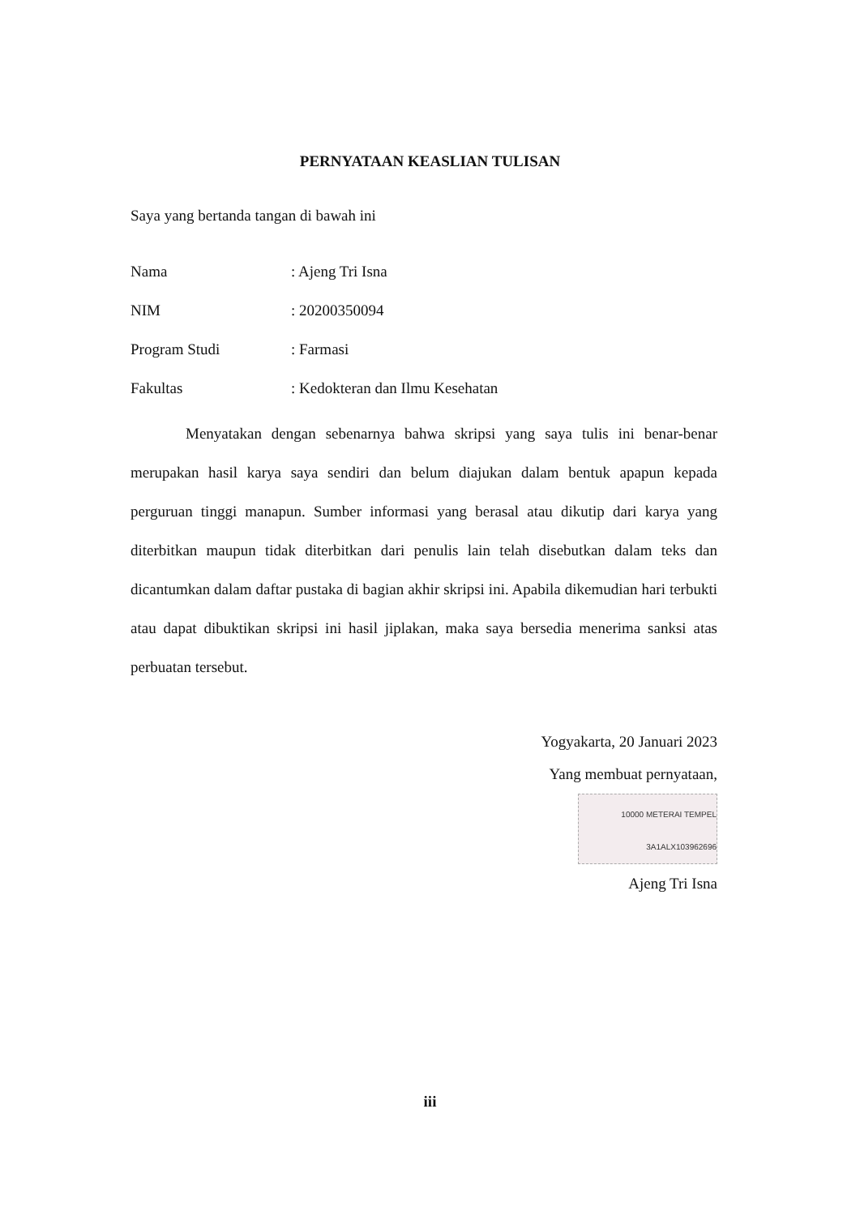PERNYATAAN KEASLIAN TULISAN
Saya yang bertanda tangan di bawah ini
Nama: Ajeng Tri Isna
NIM: 20200350094
Program Studi: Farmasi
Fakultas: Kedokteran dan Ilmu Kesehatan
Menyatakan dengan sebenarnya bahwa skripsi yang saya tulis ini benar-benar merupakan hasil karya saya sendiri dan belum diajukan dalam bentuk apapun kepada perguruan tinggi manapun. Sumber informasi yang berasal atau dikutip dari karya yang diterbitkan maupun tidak diterbitkan dari penulis lain telah disebutkan dalam teks dan dicantumkan dalam daftar pustaka di bagian akhir skripsi ini. Apabila dikemudian hari terbukti atau dapat dibuktikan skripsi ini hasil jiplakan, maka saya bersedia menerima sanksi atas perbuatan tersebut.
Yogyakarta, 20 Januari 2023
Yang membuat pernyataan,
10000 METERAI TEMPEL 3A1ALX103962696
Ajeng Tri Isna
iii